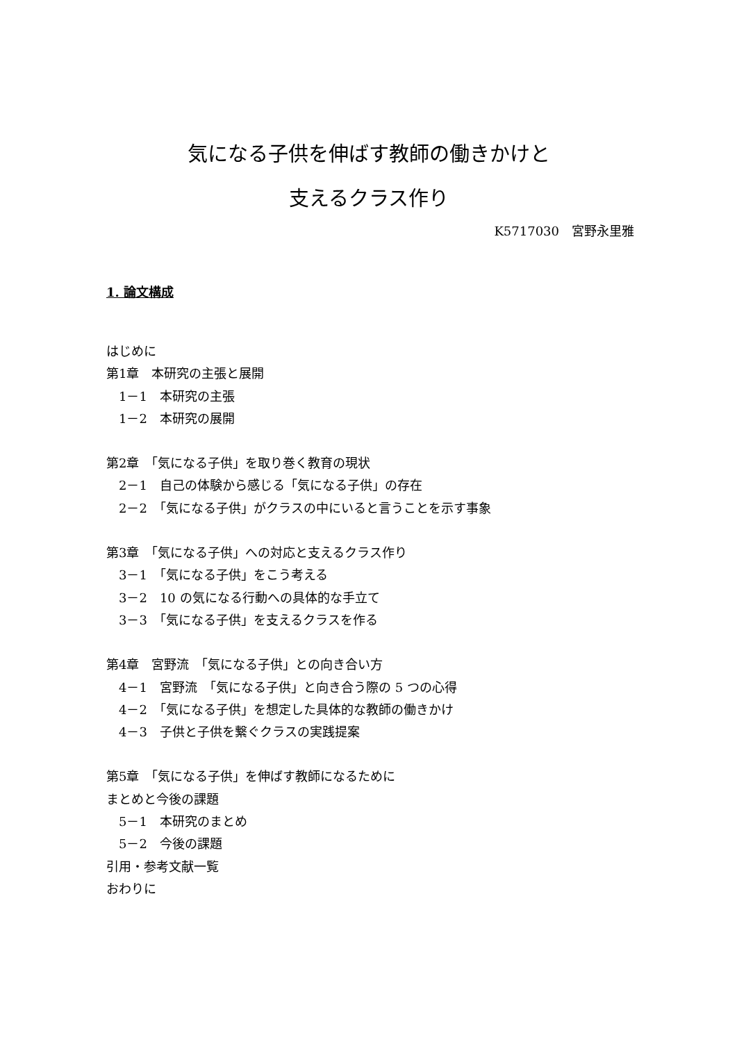気になる子供を伸ばす教師の働きかけと
支えるクラス作り
K5717030　宮野永里雅
1. 論文構成
はじめに
第1章　本研究の主張と展開
　1－1　本研究の主張
　1－2　本研究の展開
第2章　「気になる子供」を取り巻く教育の現状
　2－1　自己の体験から感じる「気になる子供」の存在
　2－2　「気になる子供」がクラスの中にいると言うことを示す事象
第3章　「気になる子供」への対応と支えるクラス作り
　3－1　「気になる子供」をこう考える
　3－2　10 の気になる行動への具体的な手立て
　3－3　「気になる子供」を支えるクラスを作る
第4章　宮野流　「気になる子供」との向き合い方
　4－1　宮野流　「気になる子供」と向き合う際の 5 つの心得
　4－2　「気になる子供」を想定した具体的な教師の働きかけ
　4－3　子供と子供を繋ぐクラスの実践提案
第5章　「気になる子供」を伸ばす教師になるために
まとめと今後の課題
　5－1　本研究のまとめ
　5－2　今後の課題
引用・参考文献一覧
おわりに